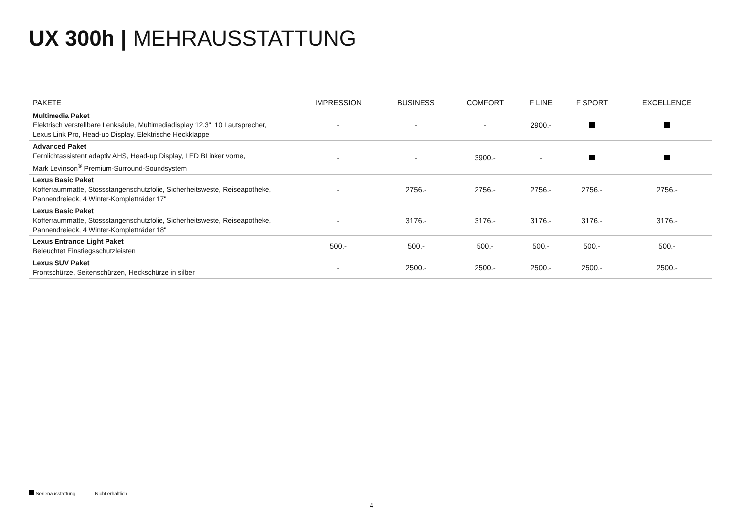UX 300h | MEHRAUSSTATTUNG
| PAKETE | IMPRESSION | BUSINESS | COMFORT | F LINE | F SPORT | EXCELLENCE |
| --- | --- | --- | --- | --- | --- | --- |
| Multimedia Paket Elektrisch verstellbare Lenksäule, Multimediadisplay 12.3", 10 Lautsprecher, Lexus Link Pro, Head-up Display, Elektrische Heckklappe | - | - | - | 2900.- | | |
| Advanced Paket Fernlichtassistent adaptiv AHS, Head-up Display, LED BLinker vorne, Mark Levinson<sup>®</sup> Premium-Surround-Soundsystem | - | - | 3900.- | - | | |
| Lexus Basic Paket Kofferraummatte, Stossstangenschutzfolie, Sicherheitsweste, Reiseapotheke, Pannendreieck, 4 Winter-Kompletträder 17" | - | 2756.- | 2756.- | 2756.- | 2756.- | 2756.- |
| Lexus Basic Paket Kofferraummatte, Stossstangenschutzfolie, Sicherheitsweste, Reiseapotheke, Pannendreieck, 4 Winter-Kompletträder 18" | - | 3176.- | 3176.- | 3176.- | 3176.- | 3176.- |
| Lexus Entrance Light Paket Beleuchtet Einstiegsschutzleisten | 500.- | 500.- | 500.- | 500.- | 500.- | 500.- |
| Lexus SUV Paket Frontschürze, Seitenschürzen, Heckschürze in silber | - | 2500.- | 2500.- | 2500.- | 2500.- | 2500.- |
Serienausstattung – Nicht erhältlich
4